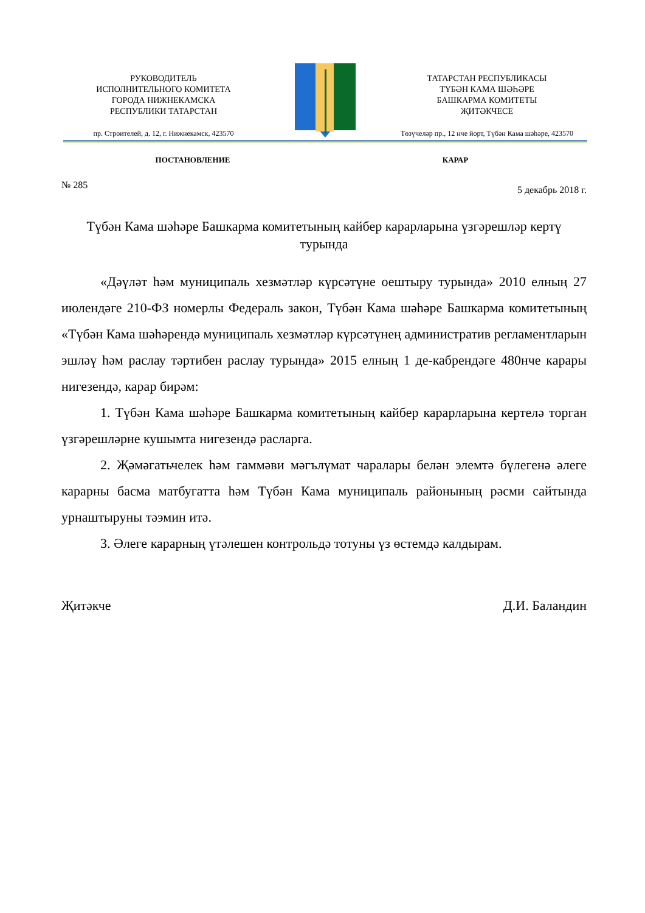РУКОВОДИТЕЛЬ
ИСПОЛНИТЕЛЬНОГО КОМИТЕТА
ГОРОДА НИЖНЕКАМСКА
РЕСПУБЛИКИ ТАТАРСТАН
пр. Строителей, д. 12, г. Нижнекамск, 423570
ТАТАРСТАН РЕСПУБЛИКАСЫ
ТҮБӘН КАМА ШӘҺӘРЕ
БАШКАРМА КОМИТЕТЫ
ҖИТӘКЧЕСЕ
Төзүчеләр пр., 12 нче йорт, Түбән Кама шәһәре, 423570
ПОСТАНОВЛЕНИЕ КАРАР
№ 285 5 декабрь 2018 г.
Түбән Кама шәһәре Башкарма комитетының кайбер карарларына үзгәрешләр кертү турында
«Дәүләт һәм муниципаль хезмәтләр күрсәтүне оештыру турында» 2010 елның 27 июлендәге 210-ФЗ номерлы Федераль закон, Түбән Кама шәһәре Башкарма комитетының «Түбән Кама шәһәрендә муниципаль хезмәтләр күрсәтүнең административ регламентларын эшләү һәм раслау тәртибен раслау турында» 2015 елның 1 де-кабрендәге 480нче карары нигезендә, карар бирәм:
1. Түбән Кама шәһәре Башкарма комитетының кайбер карарларына кертелә торган үзгәрешләрне кушымта нигезендә расларга.
2. Җәмәгатьчелек һәм гаммәви мәгълүмат чаралары белән элемтә бүлегенә әлеге карарны басма матбугатта һәм Түбән Кама муниципаль районының рәсми сайтында урнаштыруны тәэмин итә.
3. Әлеге карарның үтәлешен контрольдә тотуны үз өстемдә калдырам.
Җитәкче Д.И. Баландин